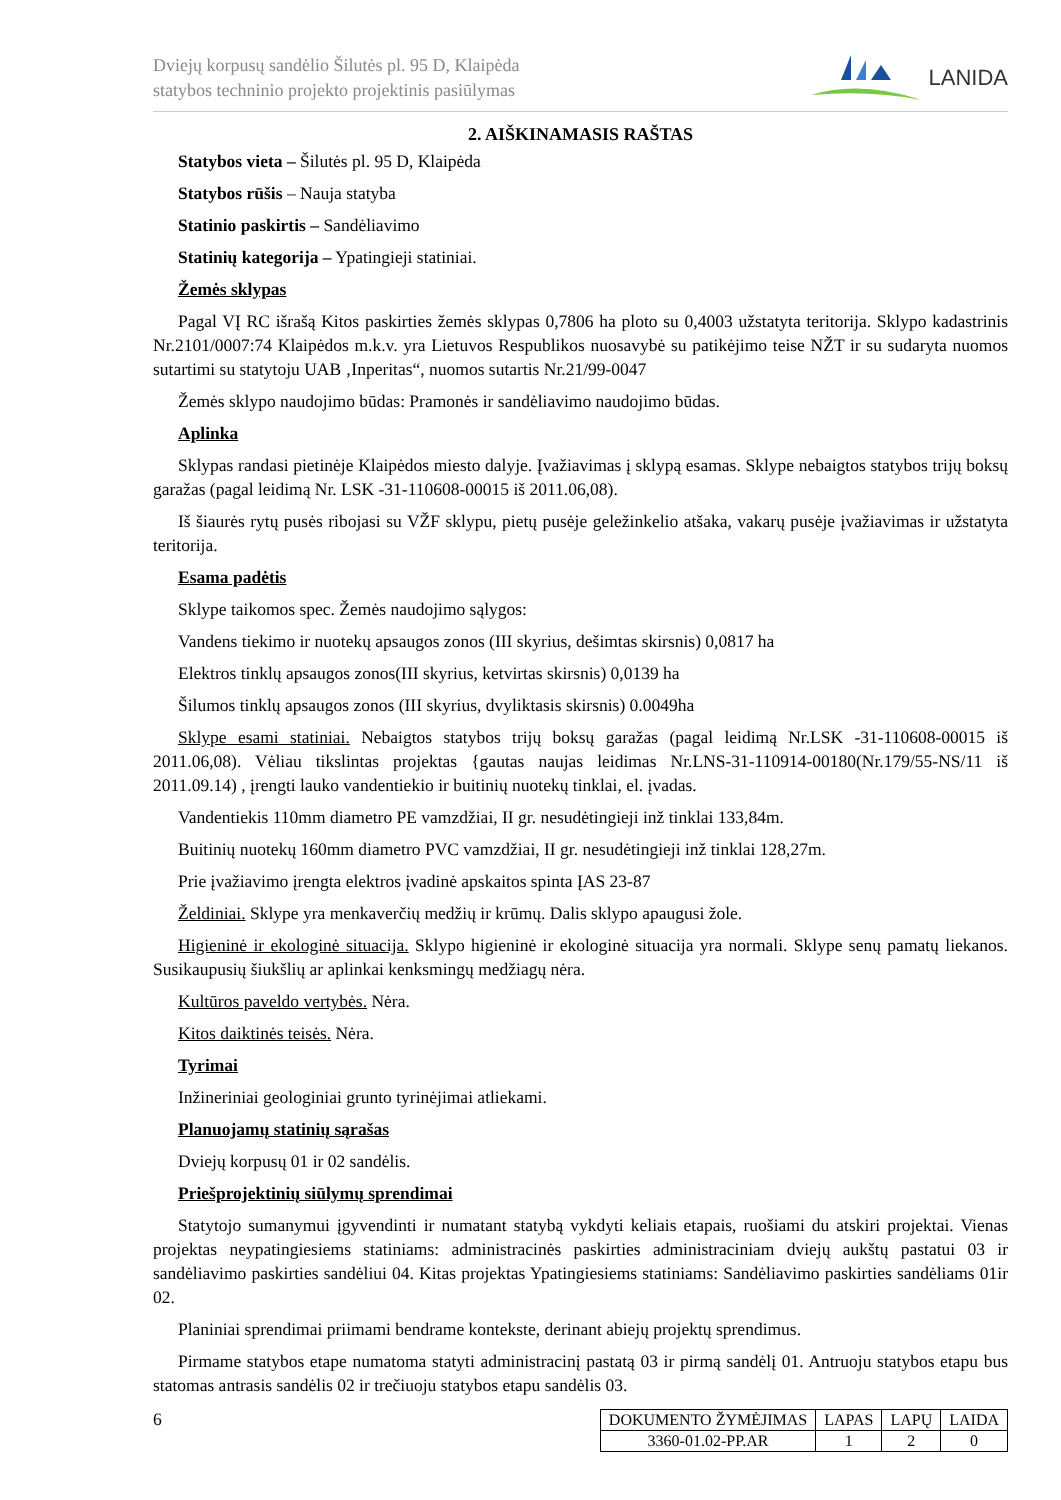Dviejų korpusų sandėlio Šilutės pl. 95 D, Klaipėda
statybos techninio projekto projektinis pasiūlymas
LANIDA
2. AIŠKINAMASIS RAŠTAS
Statybos vieta – Šilutės pl. 95 D, Klaipėda
Statybos rūšis – Nauja statyba
Statinio paskirtis – Sandėliavimo
Statinių kategorija – Ypatingieji statiniai.
Žemės sklypas
Pagal VĮ RC išrašą Kitos paskirties žemės sklypas 0,7806 ha ploto su 0,4003 užstatyta teritorija. Sklypo kadastrinis Nr.2101/0007:74 Klaipėdos m.k.v. yra Lietuvos Respublikos nuosavybė su patikėjimo teise NŽT ir su sudaryta nuomos sutartimi su statytoju UAB ‚Inperitas“, nuomos sutartis Nr.21/99-0047
Žemės sklypo naudojimo būdas: Pramonės ir sandėliavimo naudojimo būdas.
Aplinka
Sklypas randasi pietinėje Klaipėdos miesto dalyje. Įvažiavimas į sklypą esamas. Sklype nebaigtos statybos trijų boksų garažas (pagal leidimą Nr. LSK -31-110608-00015 iš 2011.06,08).
Iš šiaurės rytų pusės ribojasi su VŽF sklypu, pietų pusėje geležinkelio atšaka, vakarų pusėje įvažiavimas ir užstatyta teritorija.
Esama padėtis
Sklype taikomos spec. Žemės naudojimo sąlygos:
Vandens tiekimo ir nuotekų apsaugos zonos (III skyrius, dešimtas skirsnis) 0,0817 ha
Elektros tinklų apsaugos zonos(III skyrius, ketvirtas skirsnis) 0,0139 ha
Šilumos tinklų apsaugos zonos (III skyrius, dvyliktasis skirsnis) 0.0049ha
Sklype esami statiniai. Nebaigtos statybos trijų boksų garažas (pagal leidimą Nr.LSK -31-110608-00015 iš 2011.06,08). Vėliau tikslintas projektas {gautas naujas leidimas Nr.LNS-31-110914-00180(Nr.179/55-NS/11 iš 2011.09.14) , įrengti lauko vandentiekio ir buitinių nuotekų tinklai, el. įvadas.
Vandentiekis 110mm diametro PE vamzdžiai, II gr. nesudėtingieji inž tinklai 133,84m.
Buitinių nuotekų 160mm diametro PVC vamzdžiai, II gr. nesudėtingieji inž tinklai 128,27m.
Prie įvažiavimo įrengta elektros įvadinė apskaitos spinta ĮAS 23-87
Želdiniai. Sklype yra menkaverčių medžių ir krūmų. Dalis sklypo apaugusi žole.
Higieninė ir ekologinė situacija. Sklypo higieninė ir ekologinė situacija yra normali. Sklype senų pamatų liekanos. Susikaupusių šiukšlių ar aplinkai kenksmingų medžiagų nėra.
Kultūros paveldo vertybės. Nėra.
Kitos daiktinės teisės. Nėra.
Tyrimai
Inžineriniai geologiniai grunto tyrinėjimai atliekami.
Planuojamų statinių sąrašas
Dviejų korpusų 01 ir 02 sandėlis.
Priešprojektinių siūlymų sprendimai
Statytojo sumanymui įgyvendinti ir numatant statybą vykdyti keliais etapais, ruošiami du atskiri projektai. Vienas projektas neypatingiesiems statiniams: administracinės paskirties administraciniam dviejų aukštų pastatui 03 ir sandėliavimo paskirties sandėliui 04. Kitas projektas Ypatingiesiems statiniams: Sandėliavimo paskirties sandėliams 01ir 02.
Planiniai sprendimai priimami bendrame kontekste, derinant abiejų projektų sprendimus.
Pirmame statybos etape numatoma statyti administracinį pastatą 03 ir pirmą sandėlį 01. Antruoju statybos etapu bus statomas antrasis sandėlis 02 ir trečiuoju statybos etapu sandėlis 03.
6
| DOKUMENTO ŽYMĖJIMAS | LAPAS | LAPŲ | LAIDA |
| 3360-01.02-PP.AR | 1 | 2 | 0 |